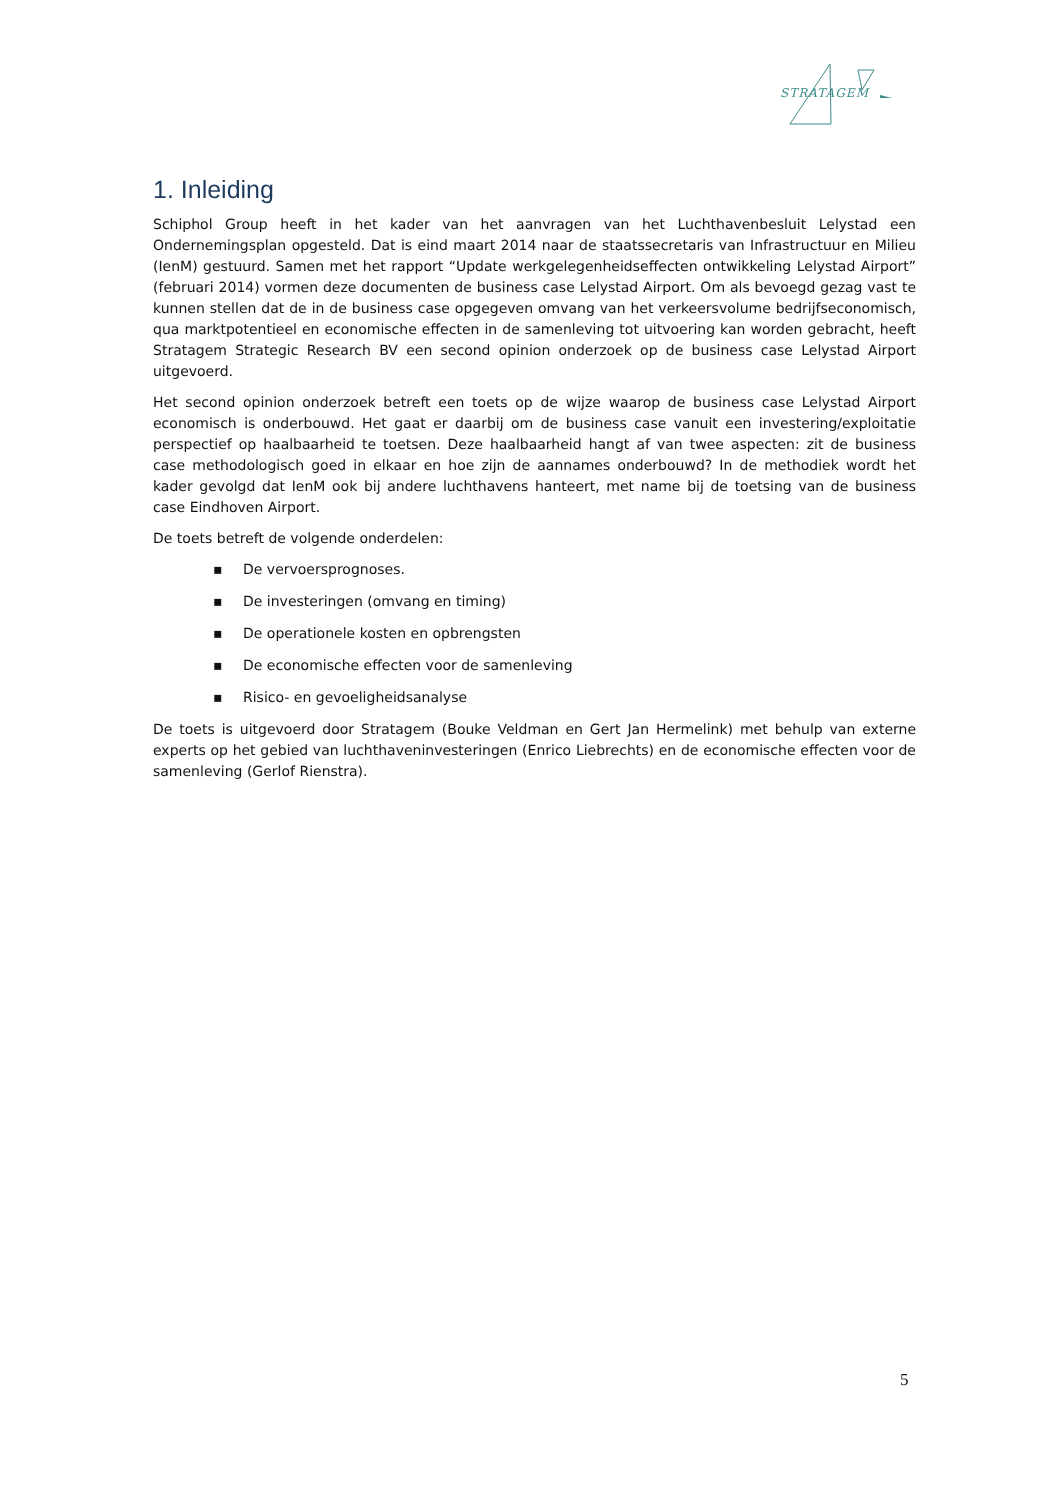STRATAGEM
1. Inleiding
Schiphol Group heeft in het kader van het aanvragen van het Luchthavenbesluit Lelystad een Ondernemingsplan opgesteld. Dat is eind maart 2014 naar de staatssecretaris van Infrastructuur en Milieu (IenM) gestuurd. Samen met het rapport “Update werkgelegenheidseffecten ontwikkeling Lelystad Airport” (februari 2014) vormen deze documenten de business case Lelystad Airport. Om als bevoegd gezag vast te kunnen stellen dat de in de business case opgegeven omvang van het verkeersvolume bedrijfseconomisch, qua marktpotentieel en economische effecten in de samenleving tot uitvoering kan worden gebracht, heeft Stratagem Strategic Research BV een second opinion onderzoek op de business case Lelystad Airport uitgevoerd.
Het second opinion onderzoek betreft een toets op de wijze waarop de business case Lelystad Airport economisch is onderbouwd. Het gaat er daarbij om de business case vanuit een investering/exploitatie perspectief op haalbaarheid te toetsen. Deze haalbaarheid hangt af van twee aspecten: zit de business case methodologisch goed in elkaar en hoe zijn de aannames onderbouwd? In de methodiek wordt het kader gevolgd dat IenM ook bij andere luchthavens hanteert, met name bij de toetsing van de business case Eindhoven Airport.
De toets betreft de volgende onderdelen:
▪ De vervoersprognoses.
▪ De investeringen (omvang en timing)
▪ De operationele kosten en opbrengsten
▪ De economische effecten voor de samenleving
▪ Risico- en gevoeligheidsanalyse
De toets is uitgevoerd door Stratagem (Bouke Veldman en Gert Jan Hermelink) met behulp van externe experts op het gebied van luchthaveninvesteringen (Enrico Liebrechts) en de economische effecten voor de samenleving (Gerlof Rienstra).
5